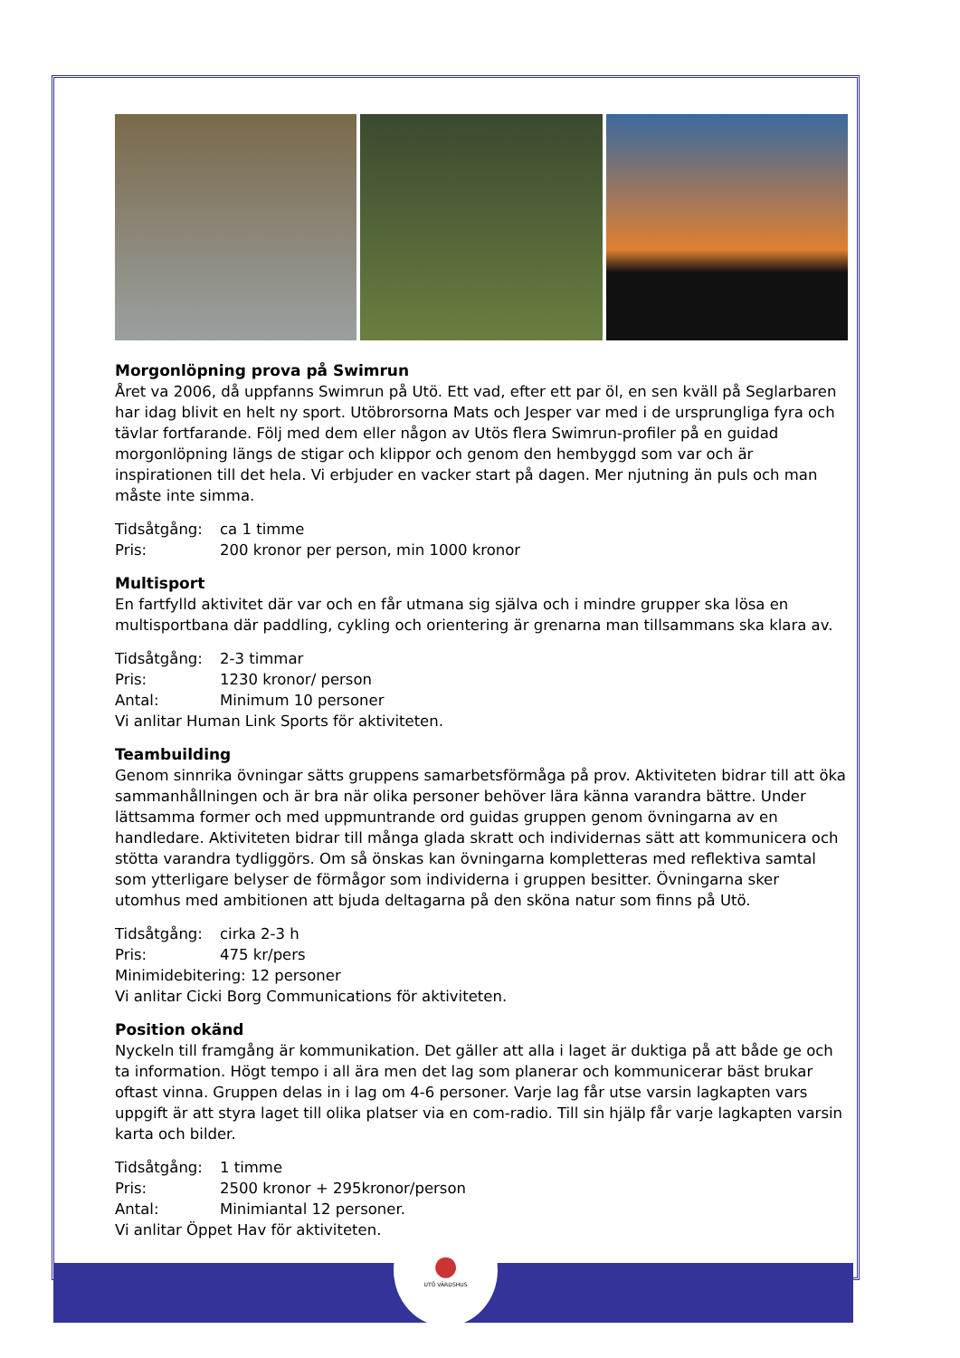●
UTÖ VÄRDSHUS
Morgonlöpning prova på Swimrun
Året va 2006, då uppfanns Swimrun på Utö. Ett vad, efter ett par öl, en sen kväll på Seglarbaren har idag blivit en helt ny sport. Utöbrorsorna Mats och Jesper var med i de ursprungliga fyra och tävlar fortfarande. Följ med dem eller någon av Utös flera Swimrun-profiler på en guidad morgonlöpning längs de stigar och klippor och genom den hembyggd som var och är inspirationen till det hela. Vi erbjuder en vacker start på dagen. Mer njutning än puls och man måste inte simma.
Tidsåtgång: ca 1 timme
Pris: 200 kronor per person, min 1000 kronor
Multisport
En fartfylld aktivitet där var och en får utmana sig själva och i mindre grupper ska lösa en multisportbana där paddling, cykling och orientering är grenarna man tillsammans ska klara av.
Tidsåtgång: 2-3 timmar
Pris: 1230 kronor/ person
Antal: Minimum 10 personer
Vi anlitar Human Link Sports för aktiviteten.
Teambuilding
Genom sinnrika övningar sätts gruppens samarbetsförmåga på prov. Aktiviteten bidrar till att öka sammanhållningen och är bra när olika personer behöver lära känna varandra bättre. Under lättsamma former och med uppmuntrande ord guidas gruppen genom övningarna av en handledare. Aktiviteten bidrar till många glada skratt och individernas sätt att kommunicera och stötta varandra tydliggörs. Om så önskas kan övningarna kompletteras med reflektiva samtal som ytterligare belyser de förmågor som individerna i gruppen besitter. Övningarna sker utomhus med ambitionen att bjuda deltagarna på den sköna natur som finns på Utö.
Tidsåtgång: cirka 2-3 h
Pris: 475 kr/pers
Minimidebitering: 12 personer
Vi anlitar Cicki Borg Communications för aktiviteten.
Position okänd
Nyckeln till framgång är kommunikation. Det gäller att alla i laget är duktiga på att både ge och ta information. Högt tempo i all ära men det lag som planerar och kommunicerar bäst brukar oftast vinna. Gruppen delas in i lag om 4-6 personer. Varje lag får utse varsin lagkapten vars uppgift är att styra laget till olika platser via en com-radio. Till sin hjälp får varje lagkapten varsin karta och bilder.
Tidsåtgång: 1 timme
Pris: 2500 kronor + 295kronor/person
Antal: Minimiantal 12 personer.
Vi anlitar Öppet Hav för aktiviteten.